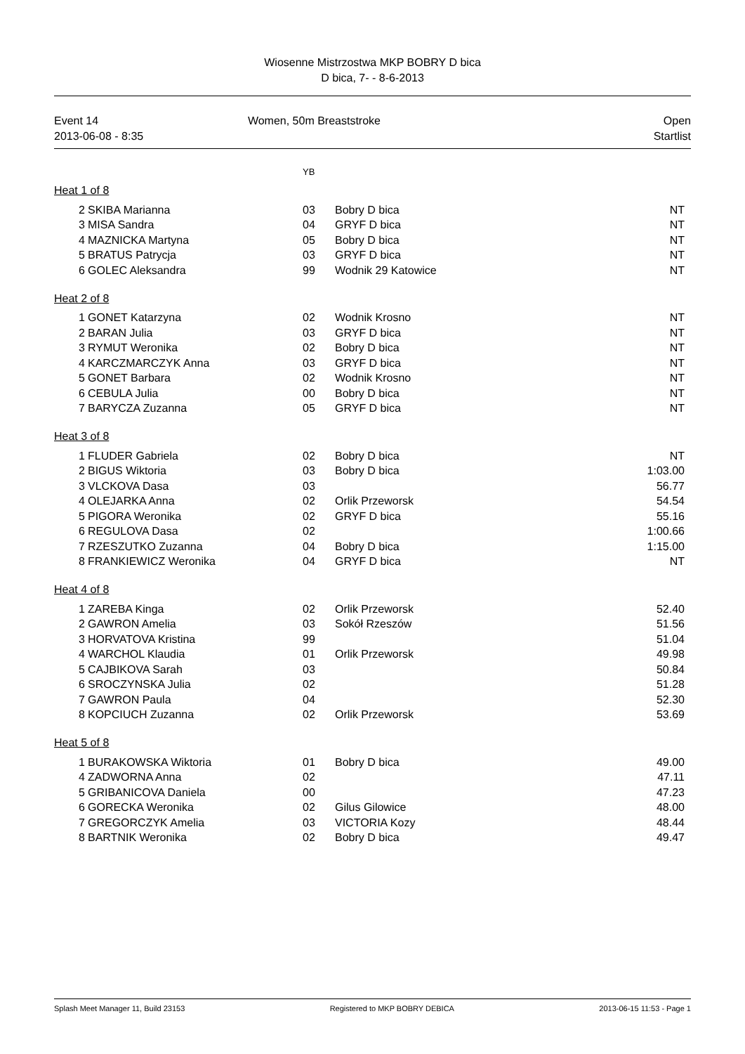Wiosenne Mistrzostwa MKP BOBRY D bica
D bica, 7- - 8-6-2013
Event 14
2013-06-08 - 8:35
Women, 50m Breaststroke Open
Startlist
YB
Heat 1 of 8
| 2 | SKIBA Marianna | 03 | Bobry D bica | NT |
| 3 | MISA Sandra | 04 | GRYF D bica | NT |
| 4 | MAZNICKA Martyna | 05 | Bobry D bica | NT |
| 5 | BRATUS Patrycja | 03 | GRYF D bica | NT |
| 6 | GOLEC Aleksandra | 99 | Wodnik 29 Katowice | NT |
Heat 2 of 8
| 1 | GONET Katarzyna | 02 | Wodnik Krosno | NT |
| 2 | BARAN Julia | 03 | GRYF D bica | NT |
| 3 | RYMUT Weronika | 02 | Bobry D bica | NT |
| 4 | KARCZMARCZYK Anna | 03 | GRYF D bica | NT |
| 5 | GONET Barbara | 02 | Wodnik Krosno | NT |
| 6 | CEBULA Julia | 00 | Bobry D bica | NT |
| 7 | BARYCZA Zuzanna | 05 | GRYF D bica | NT |
Heat 3 of 8
| 1 | FLUDER Gabriela | 02 | Bobry D bica | NT |
| 2 | BIGUS Wiktoria | 03 | Bobry D bica | 1:03.00 |
| 3 | VLCKOVA Dasa | 03 | | 56.77 |
| 4 | OLEJARKA Anna | 02 | Orlik Przeworsk | 54.54 |
| 5 | PIGORA Weronika | 02 | GRYF D bica | 55.16 |
| 6 | REGULOVA Dasa | 02 | | 1:00.66 |
| 7 | RZESZUTKO Zuzanna | 04 | Bobry D bica | 1:15.00 |
| 8 | FRANKIEWICZ Weronika | 04 | GRYF D bica | NT |
Heat 4 of 8
| 1 | ZAREBA Kinga | 02 | Orlik Przeworsk | 52.40 |
| 2 | GAWRON Amelia | 03 | Sokół Rzeszów | 51.56 |
| 3 | HORVATOVA Kristina | 99 | | 51.04 |
| 4 | WARCHOL Klaudia | 01 | Orlik Przeworsk | 49.98 |
| 5 | CAJBIKOVA Sarah | 03 | | 50.84 |
| 6 | SROCZYNSKA Julia | 02 | | 51.28 |
| 7 | GAWRON Paula | 04 | | 52.30 |
| 8 | KOPCIUCH Zuzanna | 02 | Orlik Przeworsk | 53.69 |
Heat 5 of 8
| 1 | BURAKOWSKA Wiktoria | 01 | Bobry D bica | 49.00 |
| 4 | ZADWORNA Anna | 02 | | 47.11 |
| 5 | GRIBANICOVA Daniela | 00 | | 47.23 |
| 6 | GORECKA Weronika | 02 | Gilus Gilowice | 48.00 |
| 7 | GREGORCZYK Amelia | 03 | VICTORIA Kozy | 48.44 |
| 8 | BARTNIK Weronika | 02 | Bobry D bica | 49.47 |
Splash Meet Manager 11, Build 23153 Registered to MKP BOBRY DEBICA 2013-06-15 11:53 - Page 1